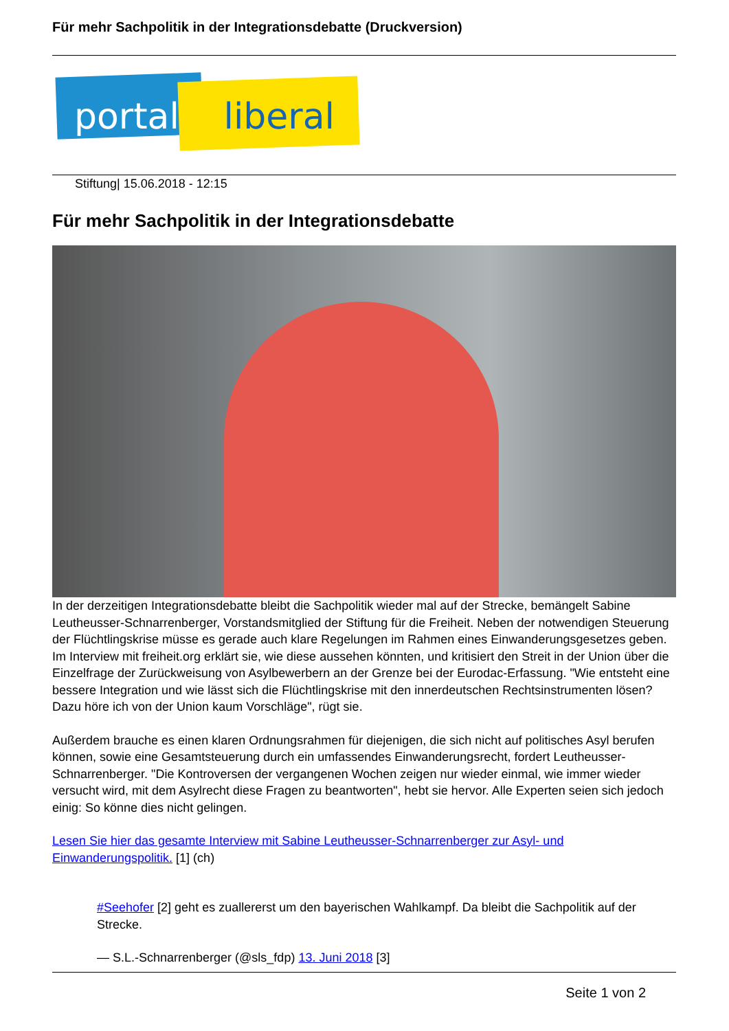Für mehr Sachpolitik in der Integrationsdebatte (Druckversion)
portal liberal
Stiftung| 15.06.2018 - 12:15
Für mehr Sachpolitik in der Integrationsdebatte
In der derzeitigen Integrationsdebatte bleibt die Sachpolitik wieder mal auf der Strecke, bemängelt Sabine Leutheusser-Schnarrenberger, Vorstandsmitglied der Stiftung für die Freiheit. Neben der notwendigen Steuerung der Flüchtlingskrise müsse es gerade auch klare Regelungen im Rahmen eines Einwanderungsgesetzes geben. Im Interview mit freiheit.org erklärt sie, wie diese aussehen könnten, und kritisiert den Streit in der Union über die Einzelfrage der Zurückweisung von Asylbewerbern an der Grenze bei der Eurodac-Erfassung. "Wie entsteht eine bessere Integration und wie lässt sich die Flüchtlingskrise mit den innerdeutschen Rechtsinstrumenten lösen? Dazu höre ich von der Union kaum Vorschläge", rügt sie.
Außerdem brauche es einen klaren Ordnungsrahmen für diejenigen, die sich nicht auf politisches Asyl berufen können, sowie eine Gesamtsteuerung durch ein umfassendes Einwanderungsrecht, fordert Leutheusser-Schnarrenberger. "Die Kontroversen der vergangenen Wochen zeigen nur wieder einmal, wie immer wieder versucht wird, mit dem Asylrecht diese Fragen zu beantworten", hebt sie hervor. Alle Experten seien sich jedoch einig: So könne dies nicht gelingen.
Lesen Sie hier das gesamte Interview mit Sabine Leutheusser-Schnarrenberger zur Asyl- und Einwanderungspolitik. [1] (ch)
#Seehofer [2] geht es zuallererst um den bayerischen Wahlkampf. Da bleibt die Sachpolitik auf der Strecke.
— S.L.-Schnarrenberger (@sls_fdp) 13. Juni 2018 [3]
Seite 1 von 2